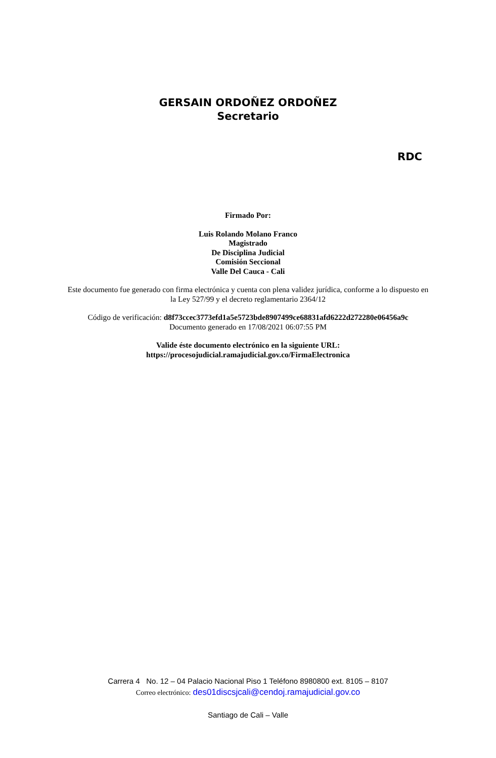GERSAIN ORDOÑEZ ORDOÑEZ
Secretario
RDC
Firmado Por:
Luis Rolando Molano Franco
Magistrado
De Disciplina Judicial
Comisión Seccional
Valle Del Cauca - Cali
Este documento fue generado con firma electrónica y cuenta con plena validez jurídica, conforme a lo dispuesto en
la Ley 527/99 y el decreto reglamentario 2364/12
Código de verificación: d8f73ccec3773efd1a5e5723bde8907499ce68831afd6222d272280e06456a9c
Documento generado en 17/08/2021 06:07:55 PM
Valide éste documento electrónico en la siguiente URL:
https://procesojudicial.ramajudicial.gov.co/FirmaElectronica
Carrera 4 No. 12 – 04 Palacio Nacional Piso 1 Teléfono 8980800 ext. 8105 – 8107
Correo electrónico: des01discsjcali@cendoj.ramajudicial.gov.co
Santiago de Cali – Valle